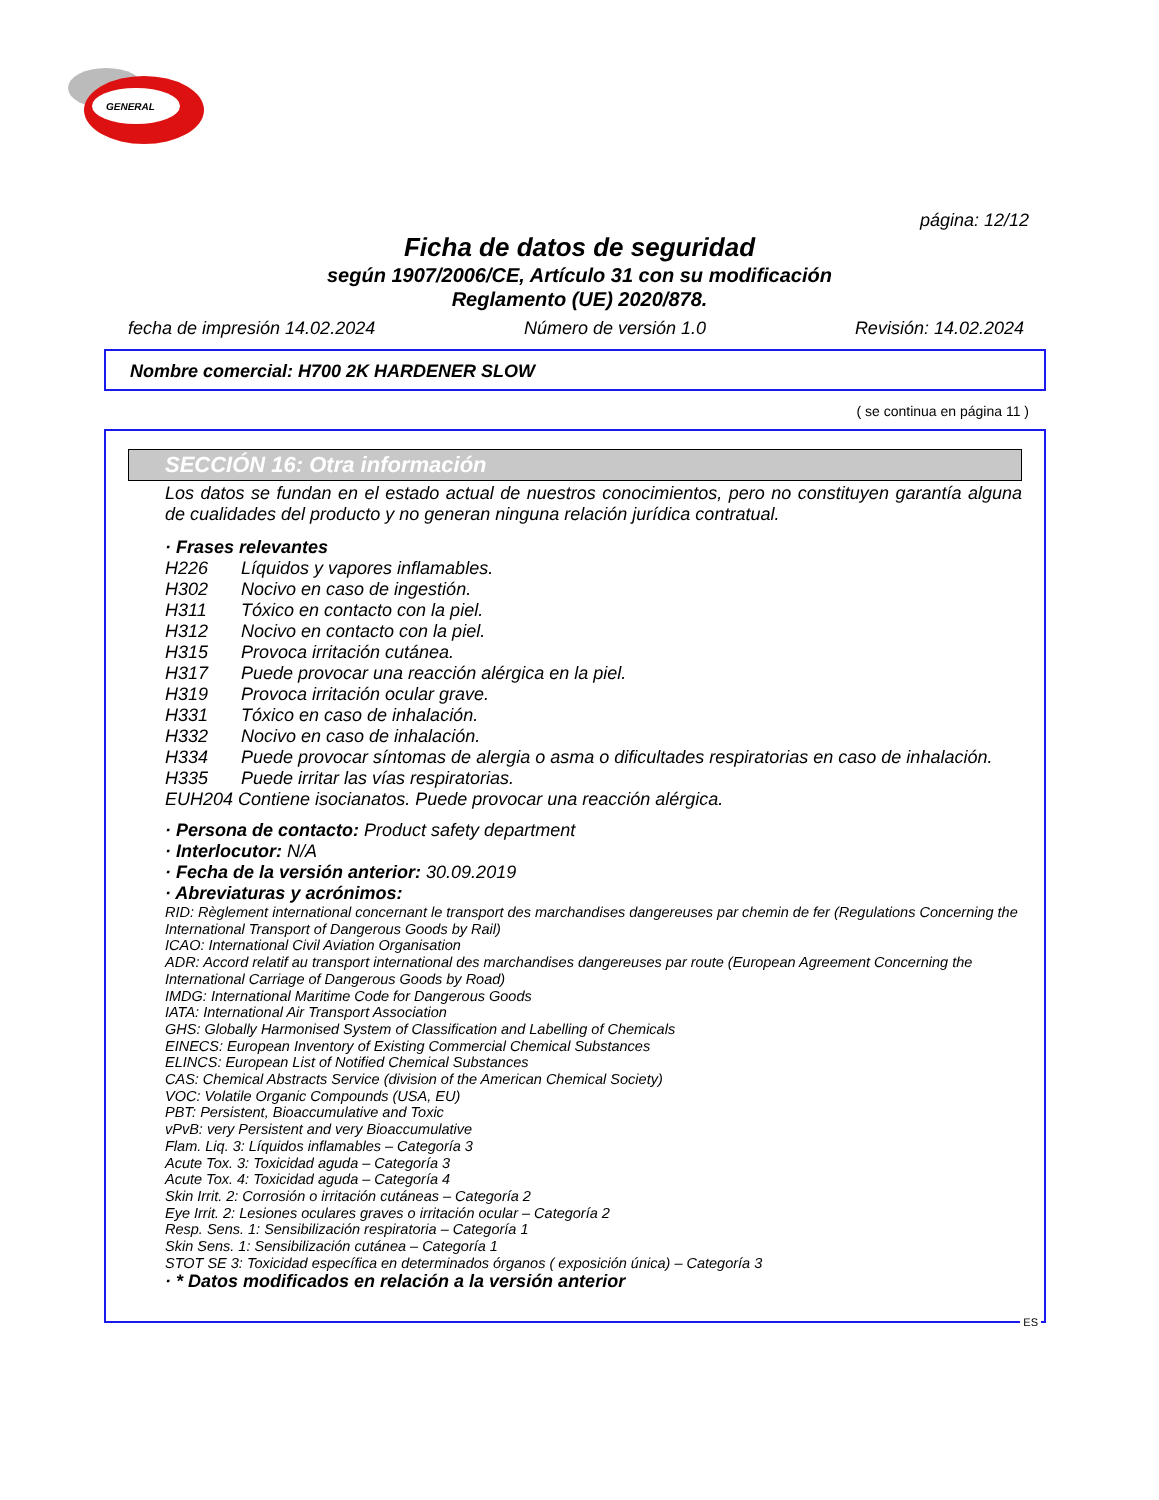GENERAL
página: 12/12
Ficha de datos de seguridad
según 1907/2006/CE, Artículo 31 con su modificación
Reglamento (UE) 2020/878.
fecha de impresión 14.02.2024 Número de versión 1.0 Revisión: 14.02.2024
Nombre comercial: H700 2K HARDENER SLOW
( se continua en página 11 )
SECCIÓN 16: Otra información
Los datos se fundan en el estado actual de nuestros conocimientos, pero no constituyen garantía alguna de cualidades del producto y no generan ninguna relación jurídica contratual.
· Frases relevantes
H226 Líquidos y vapores inflamables.
H302 Nocivo en caso de ingestión.
H311 Tóxico en contacto con la piel.
H312 Nocivo en contacto con la piel.
H315 Provoca irritación cutánea.
H317 Puede provocar una reacción alérgica en la piel.
H319 Provoca irritación ocular grave.
H331 Tóxico en caso de inhalación.
H332 Nocivo en caso de inhalación.
H334 Puede provocar síntomas de alergia o asma o dificultades respiratorias en caso de inhalación.
H335 Puede irritar las vías respiratorias.
EUH204 Contiene isocianatos. Puede provocar una reacción alérgica.
· Persona de contacto: Product safety department
· Interlocutor: N/A
· Fecha de la versión anterior: 30.09.2019
· Abreviaturas y acrónimos:
RID: Règlement international concernant le transport des marchandises dangereuses par chemin de fer (Regulations Concerning the International Transport of Dangerous Goods by Rail)
ICAO: International Civil Aviation Organisation
ADR: Accord relatif au transport international des marchandises dangereuses par route (European Agreement Concerning the International Carriage of Dangerous Goods by Road)
IMDG: International Maritime Code for Dangerous Goods
IATA: International Air Transport Association
GHS: Globally Harmonised System of Classification and Labelling of Chemicals
EINECS: European Inventory of Existing Commercial Chemical Substances
ELINCS: European List of Notified Chemical Substances
CAS: Chemical Abstracts Service (division of the American Chemical Society)
VOC: Volatile Organic Compounds (USA, EU)
PBT: Persistent, Bioaccumulative and Toxic
vPvB: very Persistent and very Bioaccumulative
Flam. Liq. 3: Líquidos inflamables – Categoría 3
Acute Tox. 3: Toxicidad aguda – Categoría 3
Acute Tox. 4: Toxicidad aguda – Categoría 4
Skin Irrit. 2: Corrosión o irritación cutáneas – Categoría 2
Eye Irrit. 2: Lesiones oculares graves o irritación ocular – Categoría 2
Resp. Sens. 1: Sensibilización respiratoria – Categoría 1
Skin Sens. 1: Sensibilización cutánea – Categoría 1
STOT SE 3: Toxicidad específica en determinados órganos ( exposición única) – Categoría 3
· * Datos modificados en relación a la versión anterior
ES